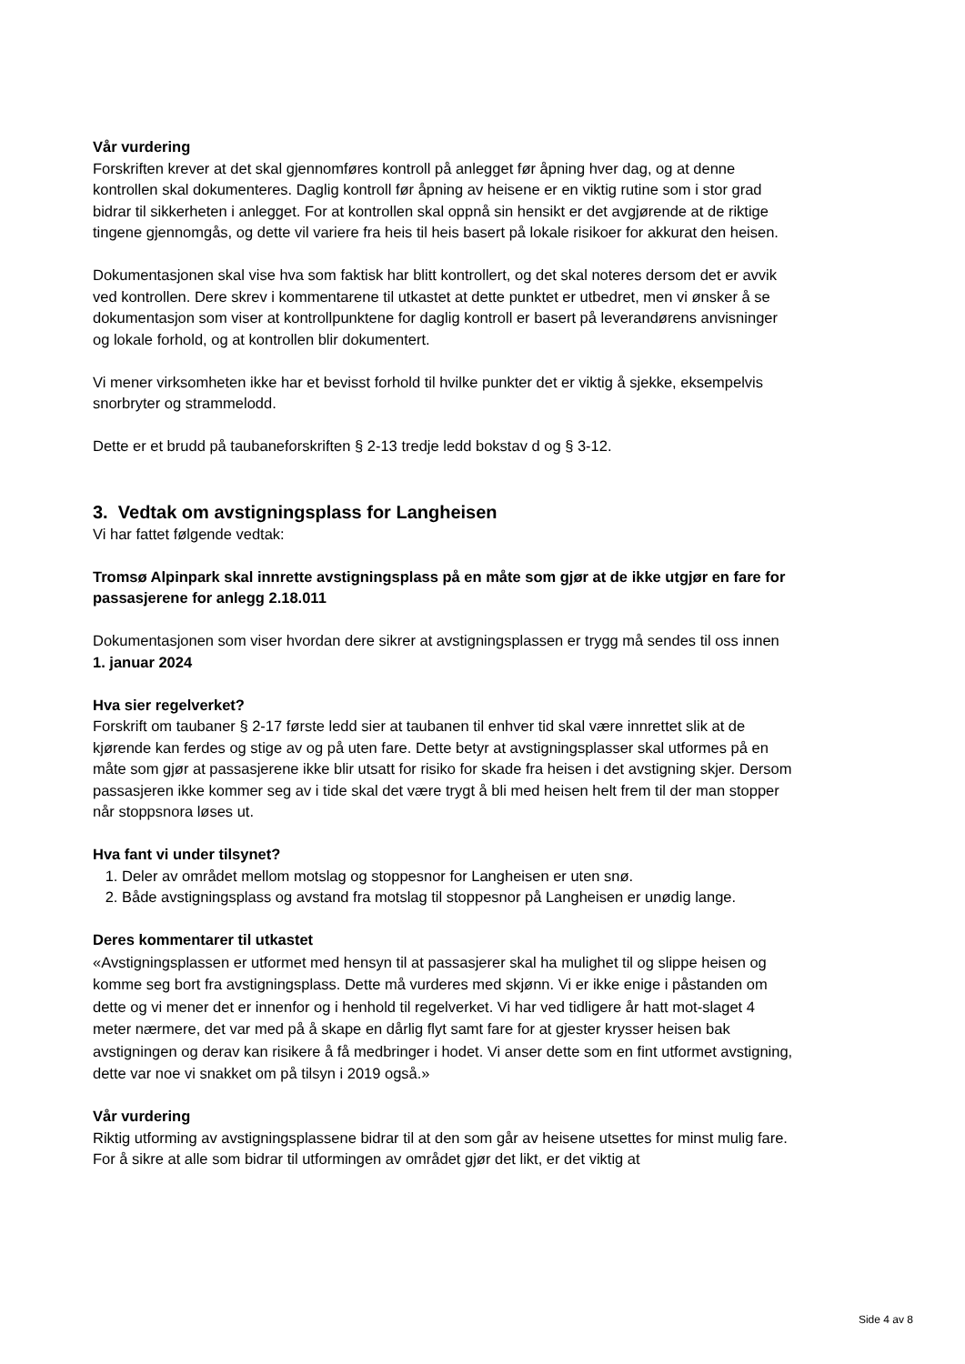Vår vurdering
Forskriften krever at det skal gjennomføres kontroll på anlegget før åpning hver dag, og at denne kontrollen skal dokumenteres. Daglig kontroll før åpning av heisene er en viktig rutine som i stor grad bidrar til sikkerheten i anlegget. For at kontrollen skal oppnå sin hensikt er det avgjørende at de riktige tingene gjennomgås, og dette vil variere fra heis til heis basert på lokale risikoer for akkurat den heisen.
Dokumentasjonen skal vise hva som faktisk har blitt kontrollert, og det skal noteres dersom det er avvik ved kontrollen. Dere skrev i kommentarene til utkastet at dette punktet er utbedret, men vi ønsker å se dokumentasjon som viser at kontrollpunktene for daglig kontroll er basert på leverandørens anvisninger og lokale forhold, og at kontrollen blir dokumentert.
Vi mener virksomheten ikke har et bevisst forhold til hvilke punkter det er viktig å sjekke, eksempelvis snorbryter og strammelodd.
Dette er et brudd på taubaneforskriften § 2-13 tredje ledd bokstav d og § 3-12.
3. Vedtak om avstigningsplass for Langheisen
Vi har fattet følgende vedtak:
Tromsø Alpinpark skal innrette avstigningsplass på en måte som gjør at de ikke utgjør en fare for passasjerene for anlegg 2.18.011
Dokumentasjonen som viser hvordan dere sikrer at avstigningsplassen er trygg må sendes til oss innen 1. januar 2024
Hva sier regelverket?
Forskrift om taubaner § 2-17 første ledd sier at taubanen til enhver tid skal være innrettet slik at de kjørende kan ferdes og stige av og på uten fare. Dette betyr at avstigningsplasser skal utformes på en måte som gjør at passasjerene ikke blir utsatt for risiko for skade fra heisen i det avstigning skjer. Dersom passasjeren ikke kommer seg av i tide skal det være trygt å bli med heisen helt frem til der man stopper når stoppsnora løses ut.
Hva fant vi under tilsynet?
1. Deler av området mellom motslag og stoppesnor for Langheisen er uten snø.
2. Både avstigningsplass og avstand fra motslag til stoppesnor på Langheisen er unødig lange.
Deres kommentarer til utkastet
«Avstigningsplassen er utformet med hensyn til at passasjerer skal ha mulighet til og slippe heisen og komme seg bort fra avstigningsplass. Dette må vurderes med skjønn. Vi er ikke enige i påstanden om dette og vi mener det er innenfor og i henhold til regelverket. Vi har ved tidligere år hatt mot-slaget 4 meter nærmere, det var med på å skape en dårlig flyt samt fare for at gjester krysser heisen bak avstigningen og derav kan risikere å få medbringer i hodet. Vi anser dette som en fint utformet avstigning, dette var noe vi snakket om på tilsyn i 2019 også.»
Vår vurdering
Riktig utforming av avstigningsplassene bidrar til at den som går av heisene utsettes for minst mulig fare. For å sikre at alle som bidrar til utformingen av området gjør det likt, er det viktig at
Side 4 av 8